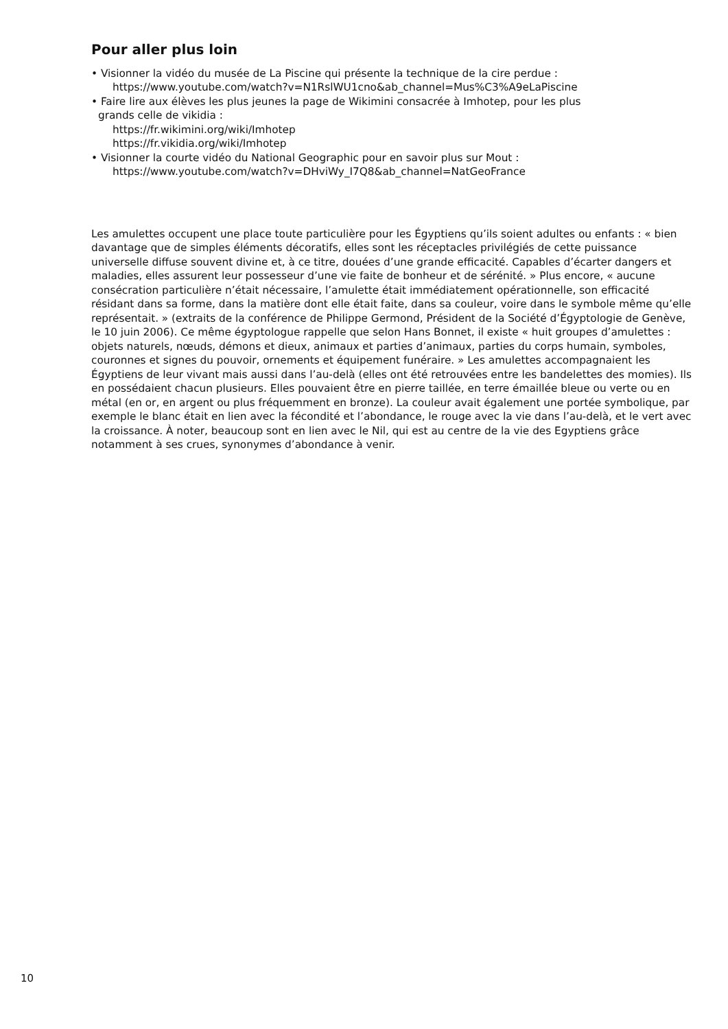Pour aller plus loin
• Visionner la vidéo du musée de La Piscine qui présente la technique de la cire perdue :
https://www.youtube.com/watch?v=N1RslWU1cno&ab_channel=Mus%C3%A9eLaPiscine
• Faire lire aux élèves les plus jeunes la page de Wikimini consacrée à Imhotep, pour les plus
grands celle de vikidia :
https://fr.wikimini.org/wiki/Imhotep
https://fr.vikidia.org/wiki/Imhotep
• Visionner la courte vidéo du National Geographic pour en savoir plus sur Mout :
https://www.youtube.com/watch?v=DHviWy_I7Q8&ab_channel=NatGeoFrance
Les amulettes occupent une place toute particulière pour les Égyptiens qu’ils soient adultes ou enfants : « bien davantage que de simples éléments décoratifs, elles sont les réceptacles privilégiés de cette puissance universelle diffuse souvent divine et, à ce titre, douées d’une grande efficacité. Capables d’écarter dangers et maladies, elles assurent leur possesseur d’une vie faite de bonheur et de sérénité. » Plus encore, « aucune consécration particulière n’était nécessaire, l’amulette était immédiatement opérationnelle, son efficacité résidant dans sa forme, dans la matière dont elle était faite, dans sa couleur, voire dans le symbole même qu’elle représentait. » (extraits de la conférence de Philippe Germond, Président de la Société d’Égyptologie de Genève, le 10 juin 2006). Ce même égyptologue rappelle que selon Hans Bonnet, il existe « huit groupes d’amulettes : objets naturels, nœuds, démons et dieux, animaux et parties d’animaux, parties du corps humain, symboles, couronnes et signes du pouvoir, ornements et équipement funéraire. » Les amulettes accompagnaient les Égyptiens de leur vivant mais aussi dans l’au-delà (elles ont été retrouvées entre les bandelettes des momies). Ils en possédaient chacun plusieurs. Elles pouvaient être en pierre taillée, en terre émaillée bleue ou verte ou en métal (en or, en argent ou plus fréquemment en bronze). La couleur avait également une portée symbolique, par exemple le blanc était en lien avec la fécondité et l’abondance, le rouge avec la vie dans l’au-delà, et le vert avec la croissance. À noter, beaucoup sont en lien avec le Nil, qui est au centre de la vie des Egyptiens grâce notamment à ses crues, synonymes d’abondance à venir.
10